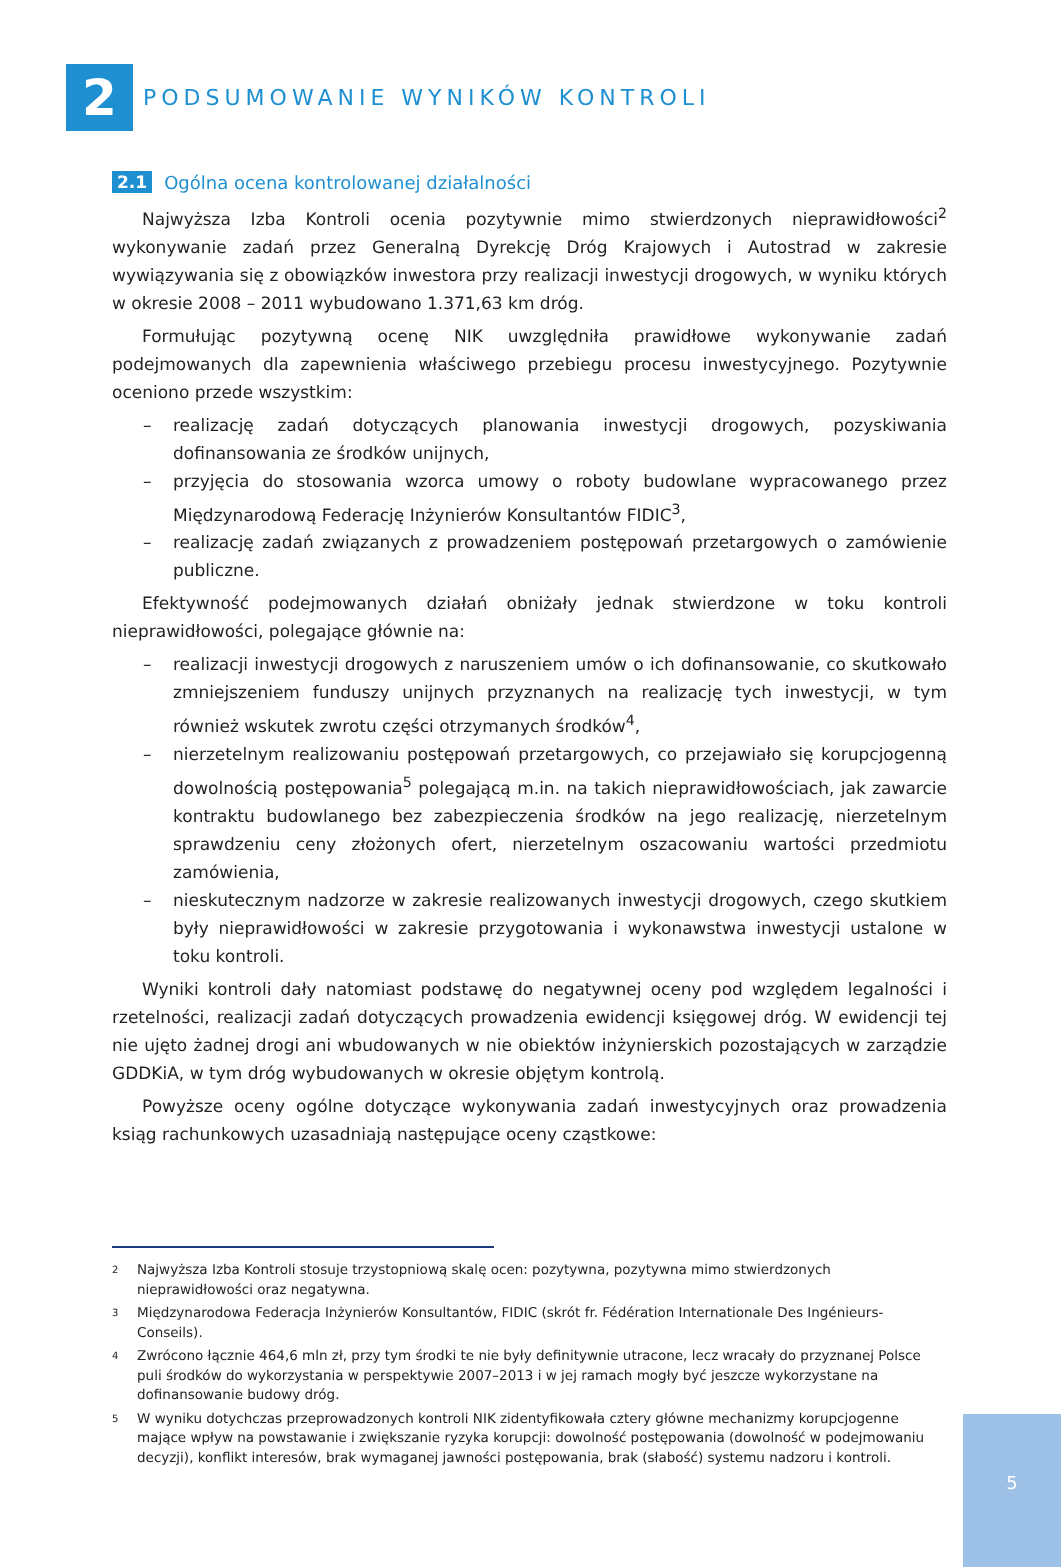2
PODSUMOWANIE WYNIKÓW KONTROLI
2.1 Ogólna ocena kontrolowanej działalności
Najwyższa Izba Kontroli ocenia pozytywnie mimo stwierdzonych nieprawidłowości<sup>2</sup> wykonywanie zadań przez Generalną Dyrekcję Dróg Krajowych i Autostrad w zakresie wywiązywania się z obowiązków inwestora przy realizacji inwestycji drogowych, w wyniku których w okresie 2008 – 2011 wybudowano 1.371,63 km dróg.
Formułując pozytywną ocenę NIK uwzględniła prawidłowe wykonywanie zadań podejmowanych dla zapewnienia właściwego przebiegu procesu inwestycyjnego. Pozytywnie oceniono przede wszystkim:
– realizację zadań dotyczących planowania inwestycji drogowych, pozyskiwania dofinansowania ze środków unijnych,
– przyjęcia do stosowania wzorca umowy o roboty budowlane wypracowanego przez Międzynarodową Federację Inżynierów Konsultantów FIDIC<sup>3</sup>,
– realizację zadań związanych z prowadzeniem postępowań przetargowych o zamówienie publiczne.
Efektywność podejmowanych działań obniżały jednak stwierdzone w toku kontroli nieprawidłowości, polegające głównie na:
– realizacji inwestycji drogowych z naruszeniem umów o ich dofinansowanie, co skutkowało zmniejszeniem funduszy unijnych przyznanych na realizację tych inwestycji, w tym również wskutek zwrotu części otrzymanych środków<sup>4</sup>,
– nierzetelnym realizowaniu postępowań przetargowych, co przejawiało się korupcjogenną dowolnością postępowania<sup>5</sup> polegającą m.in. na takich nieprawidłowościach, jak zawarcie kontraktu budowlanego bez zabezpieczenia środków na jego realizację, nierzetelnym sprawdzeniu ceny złożonych ofert, nierzetelnym oszacowaniu wartości przedmiotu zamówienia,
– nieskutecznym nadzorze w zakresie realizowanych inwestycji drogowych, czego skutkiem były nieprawidłowości w zakresie przygotowania i wykonawstwa inwestycji ustalone w toku kontroli.
Wyniki kontroli dały natomiast podstawę do negatywnej oceny pod względem legalności i rzetelności, realizacji zadań dotyczących prowadzenia ewidencji księgowej dróg. W ewidencji tej nie ujęto żadnej drogi ani wbudowanych w nie obiektów inżynierskich pozostających w zarządzie GDDKiA, w tym dróg wybudowanych w okresie objętym kontrolą.
Powyższe oceny ogólne dotyczące wykonywania zadań inwestycyjnych oraz prowadzenia ksiąg rachunkowych uzasadniają następujące oceny cząstkowe:
2
Najwyższa Izba Kontroli stosuje trzystopniową skalę ocen: pozytywna, pozytywna mimo stwierdzonych nieprawidłowości oraz negatywna.
3
Międzynarodowa Federacja Inżynierów Konsultantów, FIDIC (skrót fr. Fédération Internationale Des Ingénieurs-Conseils).
4
Zwrócono łącznie 464,6 mln zł, przy tym środki te nie były definitywnie utracone, lecz wracały do przyznanej Polsce puli środków do wykorzystania w perspektywie 2007–2013 i w jej ramach mogły być jeszcze wykorzystane na dofinansowanie budowy dróg.
5
W wyniku dotychczas przeprowadzonych kontroli NIK zidentyfikowała cztery główne mechanizmy korupcjogenne mające wpływ na powstawanie i zwiększanie ryzyka korupcji: dowolność postępowania (dowolność w podejmowaniu decyzji), konflikt interesów, brak wymaganej jawności postępowania, brak (słabość) systemu nadzoru i kontroli.
5